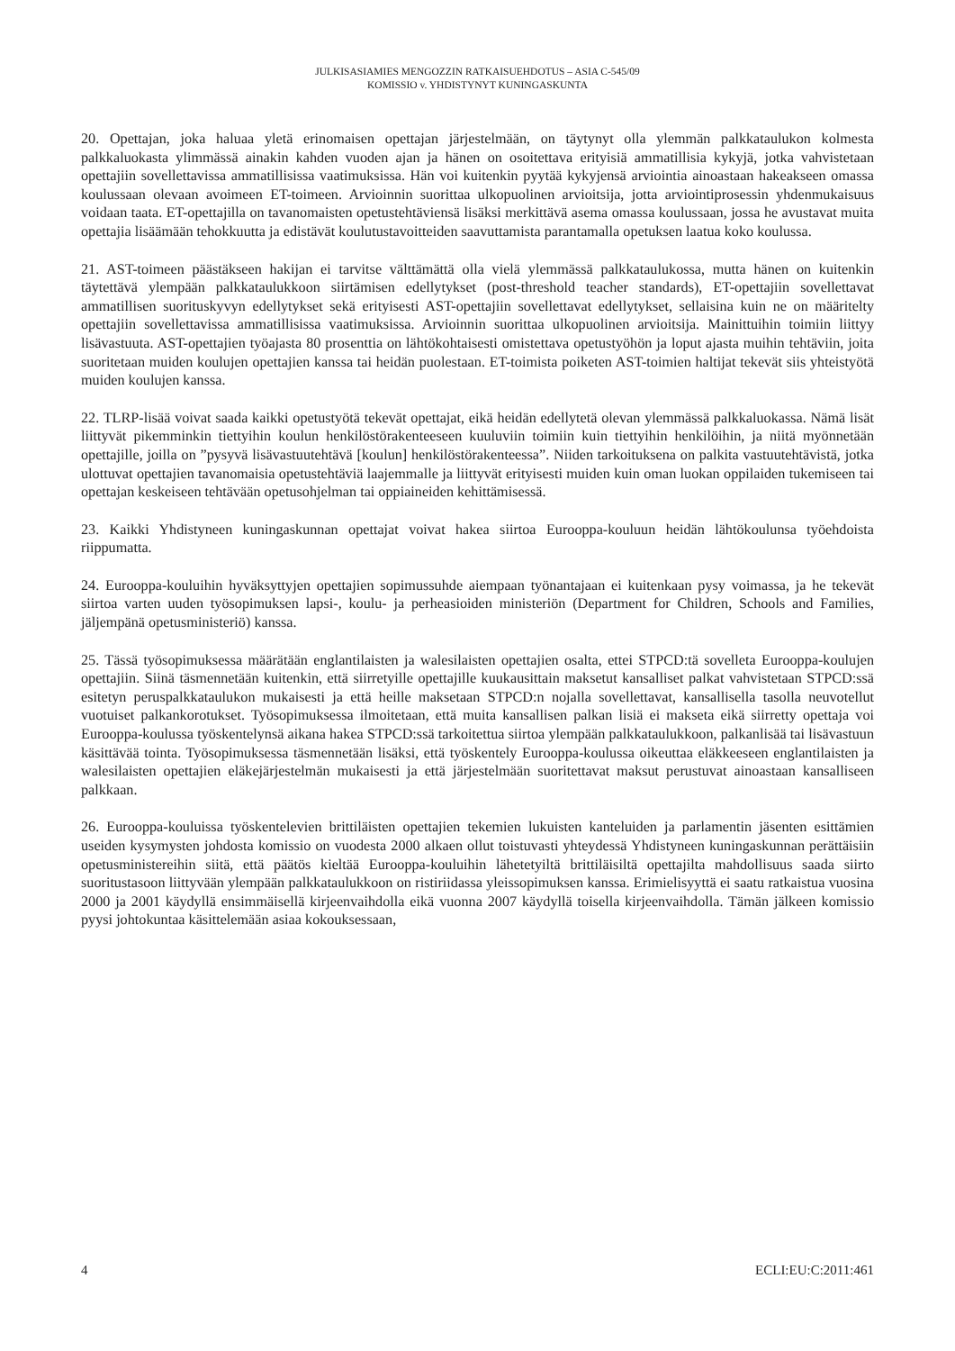JULKISASIAMIES MENGOZZIN RATKAISUEHDOTUS – ASIA C-545/09
KOMISSIO v. YHDISTYNYT KUNINGASKUNTA
20. Opettajan, joka haluaa yletä erinomaisen opettajan järjestelmään, on täytynyt olla ylemmän palkkataulukon kolmesta palkkaluokasta ylimmässä ainakin kahden vuoden ajan ja hänen on osoitettava erityisiä ammatillisia kykyjä, jotka vahvistetaan opettajiin sovellettavissa ammatillisissa vaatimuksissa. Hän voi kuitenkin pyytää kykyjensä arviointia ainoastaan hakeakseen omassa koulussaan olevaan avoimeen ET-toimeen. Arvioinnin suorittaa ulkopuolinen arvioitsija, jotta arviointiprosessin yhdenmukaisuus voidaan taata. ET-opettajilla on tavanomaisten opetustehtäviensä lisäksi merkittävä asema omassa koulussaan, jossa he avustavat muita opettajia lisäämään tehokkuutta ja edistävät koulutustavoitteiden saavuttamista parantamalla opetuksen laatua koko koulussa.
21. AST-toimeen päästäkseen hakijan ei tarvitse välttämättä olla vielä ylemmässä palkkataulukossa, mutta hänen on kuitenkin täytettävä ylempään palkkataulukkoon siirtämisen edellytykset (post-threshold teacher standards), ET-opettajiin sovellettavat ammatillisen suorituskyvyn edellytykset sekä erityisesti AST-opettajiin sovellettavat edellytykset, sellaisina kuin ne on määritelty opettajiin sovellettavissa ammatillisissa vaatimuksissa. Arvioinnin suorittaa ulkopuolinen arvioitsija. Mainittuihin toimiin liittyy lisävastuuta. AST-opettajien työajasta 80 prosenttia on lähtökohtaisesti omistettava opetustyöhön ja loput ajasta muihin tehtäviin, joita suoritetaan muiden koulujen opettajien kanssa tai heidän puolestaan. ET-toimista poiketen AST-toimien haltijat tekevät siis yhteistyötä muiden koulujen kanssa.
22. TLRP-lisää voivat saada kaikki opetustyötä tekevät opettajat, eikä heidän edellytetä olevan ylemmässä palkkaluokassa. Nämä lisät liittyvät pikemminkin tiettyihin koulun henkilöstörakenteeseen kuuluviin toimiin kuin tiettyihin henkilöihin, ja niitä myönnetään opettajille, joilla on ”pysyvä lisävastuutehtävä [koulun] henkilöstörakenteessa”. Niiden tarkoituksena on palkita vastuutehtävistä, jotka ulottuvat opettajien tavanomaisia opetustehtäviä laajemmalle ja liittyvät erityisesti muiden kuin oman luokan oppilaiden tukemiseen tai opettajan keskeiseen tehtävään opetusohjelman tai oppiaineiden kehittämisessä.
23. Kaikki Yhdistyneen kuningaskunnan opettajat voivat hakea siirtoa Eurooppa-kouluun heidän lähtökoulunsa työehdoista riippumatta.
24. Eurooppa-kouluihin hyväksyttyjen opettajien sopimussuhde aiempaan työnantajaan ei kuitenkaan pysy voimassa, ja he tekevät siirtoa varten uuden työsopimuksen lapsi-, koulu- ja perheasioiden ministeriön (Department for Children, Schools and Families, jäljempänä opetusministeriö) kanssa.
25. Tässä työsopimuksessa määrätään englantilaisten ja walesilaisten opettajien osalta, ettei STPCD:tä sovelleta Eurooppa-koulujen opettajiin. Siinä täsmennetään kuitenkin, että siirretyille opettajille kuukausittain maksetut kansalliset palkat vahvistetaan STPCD:ssä esitetyn peruspalkkataulukon mukaisesti ja että heille maksetaan STPCD:n nojalla sovellettavat, kansallisella tasolla neuvotellut vuotuiset palkankorotukset. Työsopimuksessa ilmoitetaan, että muita kansallisen palkan lisiä ei makseta eikä siirretty opettaja voi Eurooppa-koulussa työskentelynsä aikana hakea STPCD:ssä tarkoitettua siirtoa ylempään palkkataulukkoon, palkanlisää tai lisävastuun käsittävää tointa. Työsopimuksessa täsmennetään lisäksi, että työskentely Eurooppa-koulussa oikeuttaa eläkkeeseen englantilaisten ja walesilaisten opettajien eläkejärjestelmän mukaisesti ja että järjestelmään suoritettavat maksut perustuvat ainoastaan kansalliseen palkkaan.
26. Eurooppa-kouluissa työskentelevien brittiläisten opettajien tekemien lukuisten kanteluiden ja parlamentin jäsenten esittämien useiden kysymysten johdosta komissio on vuodesta 2000 alkaen ollut toistuvasti yhteydessä Yhdistyneen kuningaskunnan perättäisiin opetusministereihin siitä, että päätös kieltää Eurooppa-kouluihin lähetetyiltä brittiläisiltä opettajilta mahdollisuus saada siirto suoritustasoon liittyvään ylempään palkkataulukkoon on ristiriidassa yleissopimuksen kanssa. Erimielisyyttä ei saatu ratkaistua vuosina 2000 ja 2001 käydyllä ensimmäisellä kirjeenvaihdolla eikä vuonna 2007 käydyllä toisella kirjeenvaihdolla. Tämän jälkeen komissio pyysi johtokuntaa käsittelemään asiaa kokouksessaan,
4 ECLI:EU:C:2011:461